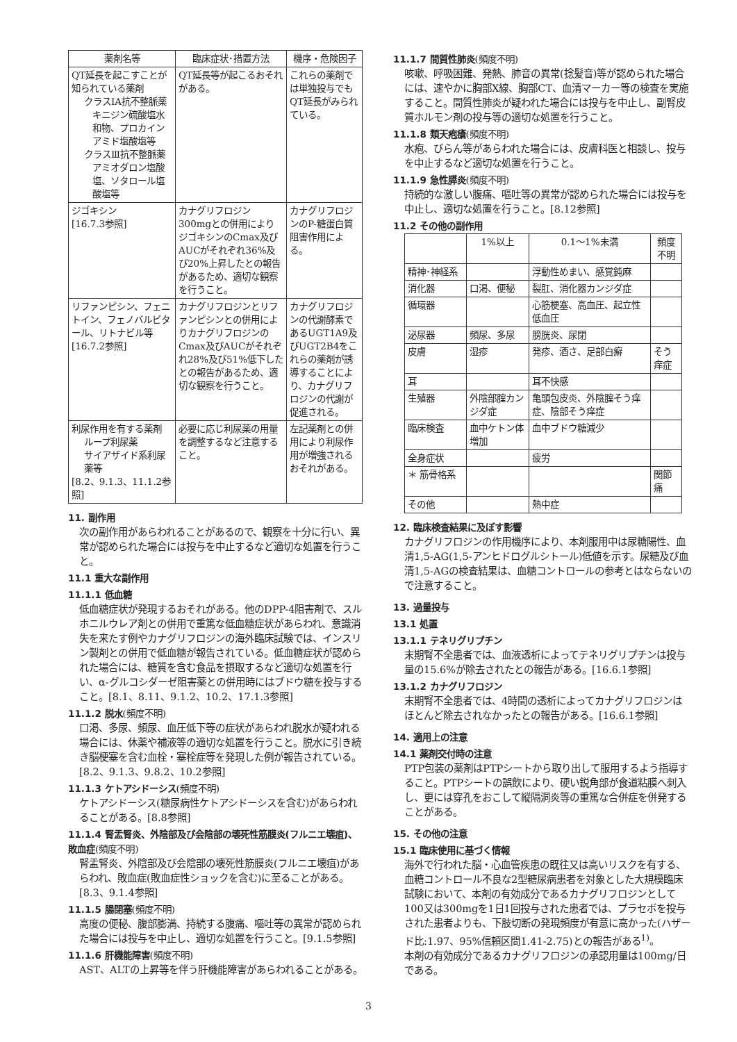| 薬剤名等 | 臨床症状･措置方法 | 機序・危険因子 |
| --- | --- | --- |
| QT延長を起こすことが知られている薬剤 クラスIA抗不整脈薬 キニジン硫酸塩水和物、プロカインアミド塩酸塩等 クラスⅢ抗不整脈薬 アミオダロン塩酸塩、ソタロール塩酸塩等 | QT延長等が起こるおそれがある。 | これらの薬剤では単独投与でもQT延長がみられている。 |
| ジゴキシン [16.7.3参照] | カナグリフロジン300mgとの併用によりジゴキシンのCmax及びAUCがそれぞれ36%及び20%上昇したとの報告があるため、適切な観察を行うこと。 | カナグリフロジンのP-糖蛋白質阻害作用による。 |
| リファンピシン、フェニトイン、フェノバルビタール、リトナビル等 [16.7.2参照] | カナグリフロジンとリファンピシンとの併用によりカナグリフロジンのCmax及びAUCがそれぞれ28%及び51%低下したとの報告があるため、適切な観察を行うこと。 | カナグリフロジンの代謝酵素であるUGT1A9及びUGT2B4をこれらの薬剤が誘導することにより、カナグリフロジンの代謝が促進される。 |
| 利尿作用を有する薬剤 ループ利尿薬 サイアザイド系利尿薬等 [8.2、9.1.3、11.1.2参照] | 必要に応じ利尿薬の用量を調整するなど注意すること。 | 左記薬剤との併用により利尿作用が増強されるおそれがある。 |
11. 副作用
次の副作用があらわれることがあるので、観察を十分に行い、異常が認められた場合には投与を中止するなど適切な処置を行うこと。
11.1 重大な副作用
11.1.1 低血糖
低血糖症状が発現するおそれがある。他のDPP-4阻害剤で、スルホニルウレア剤との併用で重篤な低血糖症状があらわれ、意識消失を来たす例やカナグリフロジンの海外臨床試験では、インスリン製剤との併用で低血糖が報告されている。低血糖症状が認められた場合には、糖質を含む食品を摂取するなど適切な処置を行い、α-グルコシダーゼ阻害薬との併用時にはブドウ糖を投与すること。[8.1、8.11、9.1.2、10.2、17.1.3参照]
11.1.2 脱水(頻度不明)
口渇、多尿、頻尿、血圧低下等の症状があらわれ脱水が疑われる場合には、休薬や補液等の適切な処置を行うこと。脱水に引き続き脳梗塞を含む血栓・塞栓症等を発現した例が報告されている。[8.2、9.1.3、9.8.2、10.2参照]
11.1.3 ケトアシドーシス(頻度不明)
ケトアシドーシス(糖尿病性ケトアシドーシスを含む)があらわれることがある。[8.8参照]
11.1.4 腎盂腎炎、外陰部及び会陰部の壊死性筋膜炎(フルニエ壊疽)、敗血症(頻度不明)
腎盂腎炎、外陰部及び会陰部の壊死性筋膜炎(フルニエ壊疽)があらわれ、敗血症(敗血症性ショックを含む)に至ることがある。[8.3、9.1.4参照]
11.1.5 腸閉塞(頻度不明)
高度の便秘、腹部膨満、持続する腹痛、嘔吐等の異常が認められた場合には投与を中止し、適切な処置を行うこと。[9.1.5参照]
11.1.6 肝機能障害(頻度不明)
AST、ALTの上昇等を伴う肝機能障害があらわれることがある。
11.1.7 間質性肺炎(頻度不明)
咳嗽、呼吸困難、発熱、肺音の異常(捻髪音)等が認められた場合には、速やかに胸部X線、胸部CT、血清マーカー等の検査を実施すること。間質性肺炎が疑われた場合には投与を中止し、副腎皮質ホルモン剤の投与等の適切な処置を行うこと。
11.1.8 類天疱瘡(頻度不明)
水疱、びらん等があらわれた場合には、皮膚科医と相談し、投与を中止するなど適切な処置を行うこと。
11.1.9 急性膵炎(頻度不明)
持続的な激しい腹痛、嘔吐等の異常が認められた場合には投与を中止し、適切な処置を行うこと。[8.12参照]
11.2 その他の副作用
| | 1%以上 | 0.1～1%未満 | 頻度不明 |
| --- | --- | --- | --- |
| 精神･神経系 | | 浮動性めまい、感覚鈍麻 | |
| 消化器 | 口渇、便秘 | 裂肛、消化器カンジダ症 | |
| 循環器 | | 心筋梗塞、高血圧、起立性低血圧 | |
| 泌尿器 | 頻尿、多尿 | 膀胱炎、尿閉 | |
| 皮膚 | 湿疹 | 発疹、酒さ、足部白癬 | そう痒症 |
| 耳 | | 耳不快感 | |
| 生殖器 | 外陰部腟カンジダ症 | 亀頭包皮炎、外陰腟そう痒症、陰部そう痒症 | |
| 臨床検査 | 血中ケトン体増加 | 血中ブドウ糖減少 | |
| 全身症状 | | 疲労 | |
| ＊ 筋骨格系 | | | 関節痛 |
| その他 | | 熱中症 | |
12. 臨床検査結果に及ぼす影響
カナグリフロジンの作用機序により、本剤服用中は尿糖陽性、血清1,5-AG(1,5-アンヒドログルシトール)低値を示す。尿糖及び血清1,5-AGの検査結果は、血糖コントロールの参考とはならないので注意すること。
13. 過量投与
13.1 処置
13.1.1 テネリグリプチン
末期腎不全患者では、血液透析によってテネリグリプチンは投与量の15.6%が除去されたとの報告がある。[16.6.1参照]
13.1.2 カナグリフロジン
末期腎不全患者では、4時間の透析によってカナグリフロジンはほとんど除去されなかったとの報告がある。[16.6.1参照]
14. 適用上の注意
14.1 薬剤交付時の注意
PTP包装の薬剤はPTPシートから取り出して服用するよう指導すること。PTPシートの誤飲により、硬い鋭角部が食道粘膜へ刺入し、更には穿孔をおこして縦隔洞炎等の重篤な合併症を併発することがある。
15. その他の注意
15.1 臨床使用に基づく情報
海外で行われた脳・心血管疾患の既往又は高いリスクを有する、血糖コントロール不良な2型糖尿病患者を対象とした大規模臨床試験において、本剤の有効成分であるカナグリフロジンとして100又は300mgを1日1回投与された患者では、プラセボを投与された患者よりも、下肢切断の発現頻度が有意に高かった(ハザード比:1.97、95%信頼区間1.41-2.75)との報告がある<sup>1)</sup>。
本剤の有効成分であるカナグリフロジンの承認用量は100mg/日である。
3